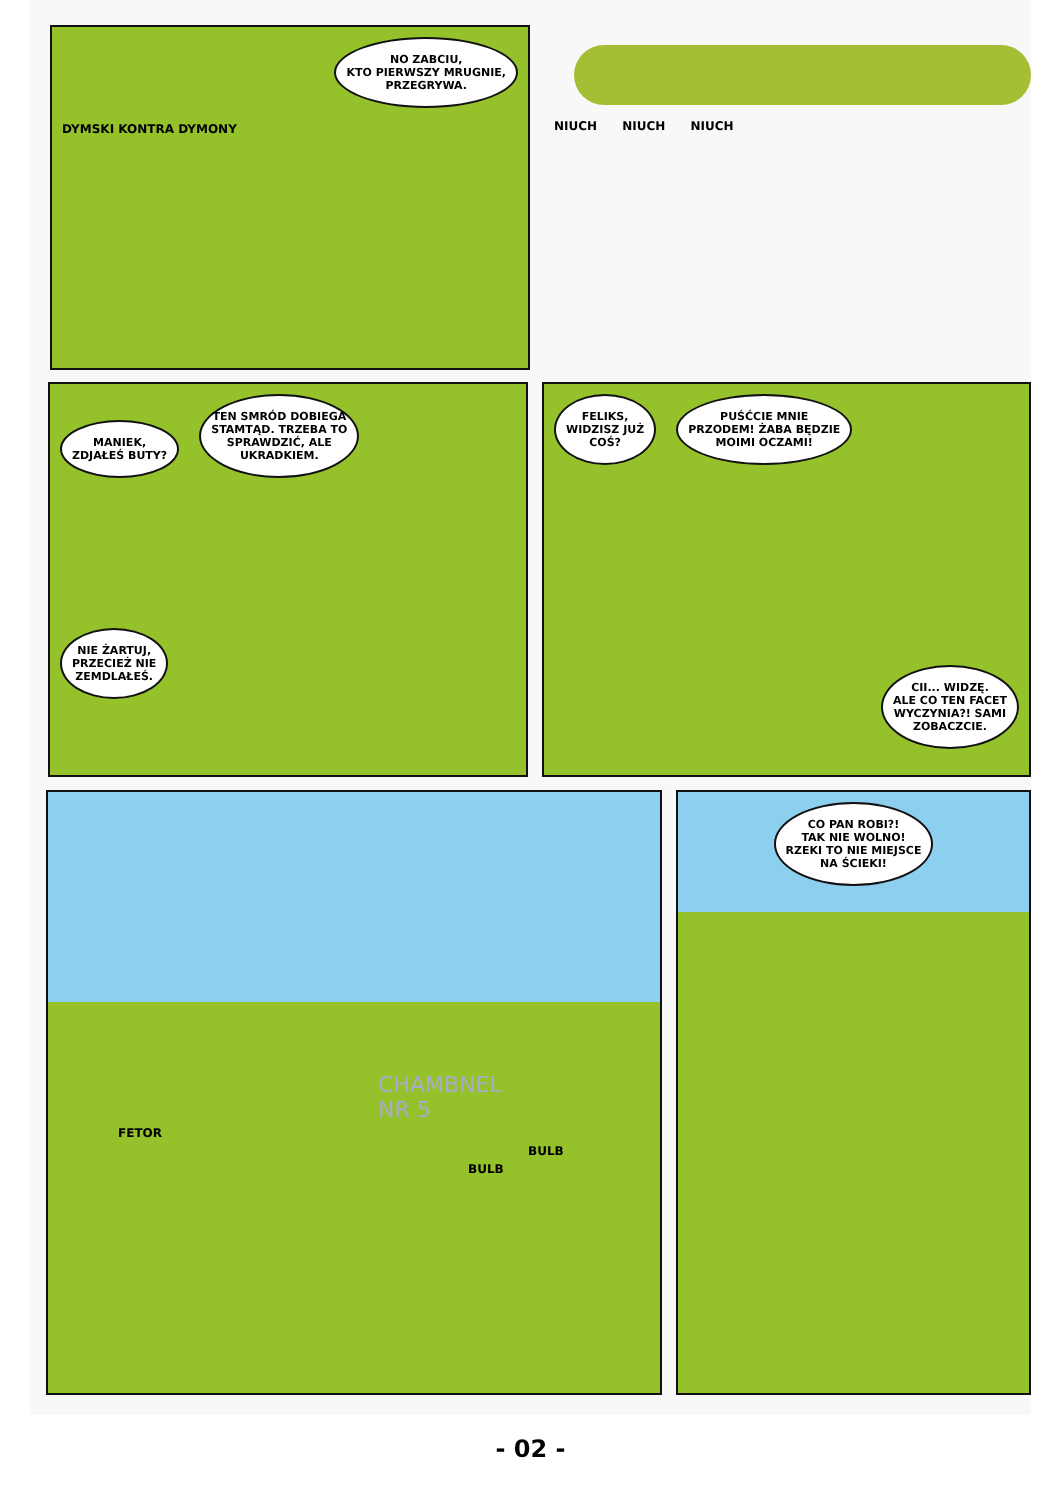NO ZABCIU,
KTO PIERWSZY MRUGNIE,
PRZEGRYWA.
DYMSKI KONTRA DYMONY
NIUCH NIUCH NIUCH
MANIEK,
ZDJAŁEŚ BUTY? TEN SMRÓD DOBIEGA
STAMTĄD. TRZEBA TO
SPRAWDZIĆ, ALE
UKRADKIEM.
NIE ŻARTUJ,
PRZECIEŻ NIE
ZEMDLAŁEŚ.
FELIKS,
WIDZISZ JUŻ
COŚ? PUŚĆCIE MNIE
PRZODEM! ŻABA BĘDZIE
MOIMI OCZAMI!
CII... WIDZĘ.
ALE CO TEN FACET
WYCZYNIA?! SAMI
ZOBACZCIE.
CHAMBNEL
NR 5
FETOR
BULB
BULB
CO PAN ROBI?!
TAK NIE WOLNO!
RZEKI TO NIE MIEJSCE
NA ŚCIEKI!
- 02 -